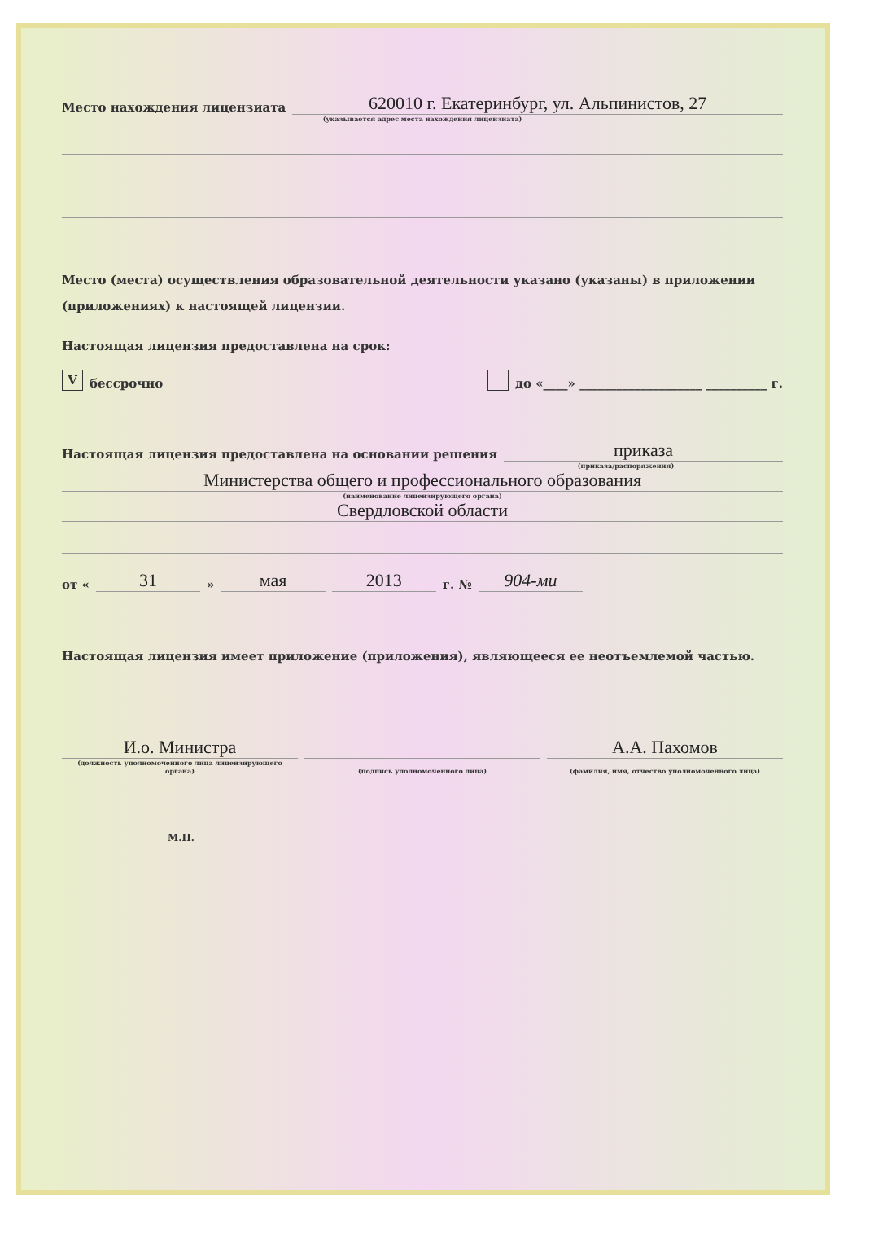Место нахождения лицензиата 620010 г. Екатеринбург, ул. Альпинистов, 27
(указывается адрес места нахождения лицензиата)
Место (места) осуществления образовательной деятельности указано (указаны) в приложении (приложениях) к настоящей лицензии.
Настоящая лицензия предоставлена на срок:
V бессрочно до «____» ____________________ __________ г.
Настоящая лицензия предоставлена на основании решения приказа
(приказа/распоряжения)
Министерства общего и профессионального образования
(наименование лицензирующего органа)
Свердловской области
от « 31 » мая 2013 г. № 904-ми
Настоящая лицензия имеет приложение (приложения), являющееся ее неотъемлемой частью.
И.о. Министра А.А. Пахомов
(должность уполномоченного лица лицензирующего органа) (подпись уполномоченного лица) (фамилия, имя, отчество уполномоченного лица)
М.П.